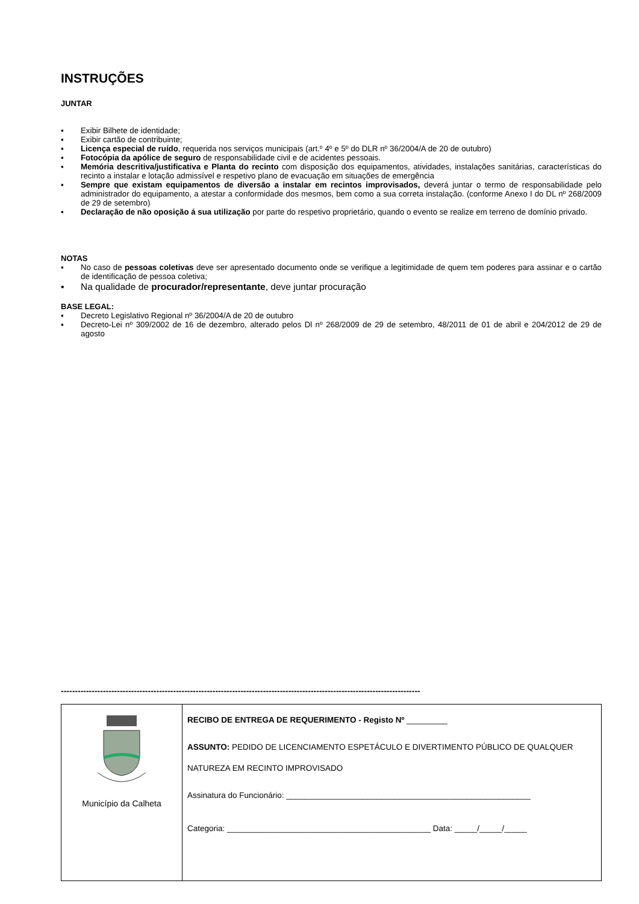INSTRUÇÕES
JUNTAR
▪ Exibir Bilhete de identidade;
▪ Exibir cartão de contribuinte;
▪ Licença especial de ruído, requerida nos serviços municipais (art.º 4º e 5º do DLR nº 36/2004/A de 20 de outubro)
▪ Fotocópia da apólice de seguro de responsabilidade civil e de acidentes pessoais.
▪ Memória descritiva/justificativa e Planta do recinto com disposição dos equipamentos, atividades, instalações sanitárias, características do recinto a instalar e lotação admissível e respetivo plano de evacuação em situações de emergência
▪ Sempre que existam equipamentos de diversão a instalar em recintos improvisados, deverá juntar o termo de responsabilidade pelo administrador do equipamento, a atestar a conformidade dos mesmos, bem como a sua correta instalação. (conforme Anexo I do DL nº 268/2009 de 29 de setembro)
▪ Declaração de não oposição á sua utilização por parte do respetivo proprietário, quando o evento se realize em terreno de domínio privado.
NOTAS
▪ No caso de pessoas coletivas deve ser apresentado documento onde se verifique a legitimidade de quem tem poderes para assinar e o cartão de identificação de pessoa coletiva;
▪ Na qualidade de procurador/representante, deve juntar procuração
BASE LEGAL:
▪ Decreto Legislativo Regional nº 36/2004/A de 20 de outubro
▪ Decreto-Lei nº 309/2002 de 16 de dezembro, alterado pelos Dl nº 268/2009 de 29 de setembro, 48/2011 de 01 de abril e 204/2012 de 29 de agosto
--------------------------------------------------------------------------------------------------------------------------------
| Município da Calheta | RECIBO DE ENTREGA DE REQUERIMENTO - Registo Nº _________ ASSUNTO: PEDIDO DE LICENCIAMENTO ESPETÁCULO E DIVERTIMENTO PÚBLICO DE QUALQUER NATUREZA EM RECINTO IMPROVISADO Assinatura do Funcionário: ______________________________________________________ Categoria: _____________________________________________ Data: _____/_____/_____ |